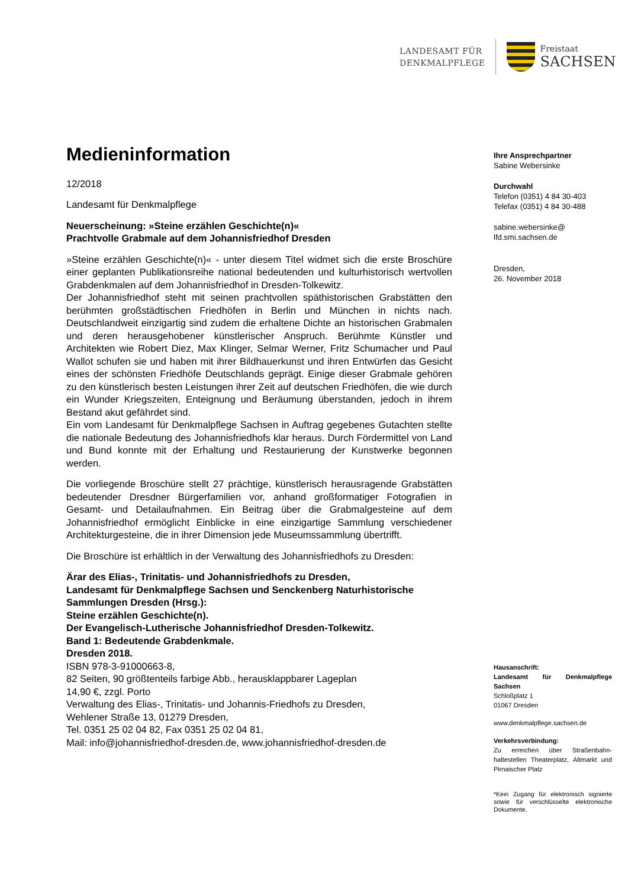LANDESAMT FÜR
DENKMALPFLEGE
Freistaat
SACHSEN
Medieninformation
12/2018
Landesamt für Denkmalpflege
Neuerscheinung: »Steine erzählen Geschichte(n)«
Prachtvolle Grabmale auf dem Johannisfriedhof Dresden
»Steine erzählen Geschichte(n)« - unter diesem Titel widmet sich die erste Broschüre einer geplanten Publikationsreihe national bedeutenden und kulturhistorisch wertvollen Grabdenkmalen auf dem Johannisfriedhof in Dresden-Tolkewitz.
Der Johannisfriedhof steht mit seinen prachtvollen späthistorischen Grab­stätten den berühmten großstädtischen Friedhöfen in Berlin und München in nichts nach. Deutschlandweit einzigartig sind zudem die erhaltene Dich­te an historischen Grabmalen und deren herausgehobener künstlerischer Anspruch. Berühmte Künstler und Architekten wie Robert Diez, Max Klin­ger, Selmar Werner, Fritz Schumacher und Paul Wallot schufen sie und haben mit ihrer Bildhauerkunst und ihren Entwürfen das Gesicht eines der schönsten Friedhöfe Deutschlands geprägt. Einige dieser Grabmale gehö­ren zu den künstlerisch besten Leistungen ihrer Zeit auf deutschen Fried­höfen, die wie durch ein Wunder Kriegszeiten, Enteignung und Beräu­mung überstanden, jedoch in ihrem Bestand akut gefährdet sind.
Ein vom Landesamt für Denkmalpflege Sachsen in Auftrag gegebenes Gutachten stellte die nationale Bedeutung des Johannisfriedhofs klar her­aus. Durch Fördermittel von Land und Bund konnte mit der Erhaltung und Restaurierung der Kunstwerke begonnen werden.
Die vorliegende Broschüre stellt 27 prächtige, künstlerisch herausragende Grabstätten bedeutender Dresdner Bürgerfamilien vor, anhand großforma­tiger Fotografien in Gesamt- und Detailaufnahmen. Ein Beitrag über die Grabmalgesteine auf dem Johannisfriedhof ermöglicht Einblicke in eine einzigartige Sammlung verschiedener Architekturgesteine, die in ihrer Di­mension jede Museumssammlung übertrifft.
Die Broschüre ist erhältlich in der Verwaltung des Johannisfriedhofs zu Dresden:
Ärar des Elias-, Trinitatis- und Johannisfriedhofs zu Dresden,
Landesamt für Denkmalpflege Sachsen und Senckenberg Naturhisto­rische Sammlungen Dresden (Hrsg.):
Steine erzählen Geschichte(n).
Der Evangelisch-Lutherische Johannisfriedhof Dresden-Tolkewitz.
Band 1: Bedeutende Grabdenkmale.
Dresden 2018.
ISBN 978-3-91000663-8,
82 Seiten, 90 größtenteils farbige Abb., herausklappbarer Lageplan
14,90 €, zzgl. Porto
Verwaltung des Elias-, Trinitatis- und Johannis-Friedhofs zu Dresden,
Wehlener Straße 13, 01279 Dresden,
Tel. 0351 25 02 04 82, Fax 0351 25 02 04 81,
Mail: info@johannisfriedhof-dresden.de, www.johannisfriedhof-dresden.de
Ihre Ansprechpartner
Sabine Webersinke
Durchwahl
Telefon (0351) 4 84 30-403
Telefax (0351) 4 84 30-488
sabine.webersinke@
lfd.smi.sachsen.de
Dresden,
26. November 2018
Hausanschrift:
Landesamt für Denkmalpflege Sachsen
Schloßplatz 1
01067 Dresden
www.denkmalpflege.sachsen.de
Verkehrsverbindung:
Zu erreichen über Straßenbahn­haltestellen Theaterplatz, Altmarkt und Pirnaischer Platz
*Kein Zugang für elektronisch signierte sowie für verschlüsselte elektronische Dokumente.